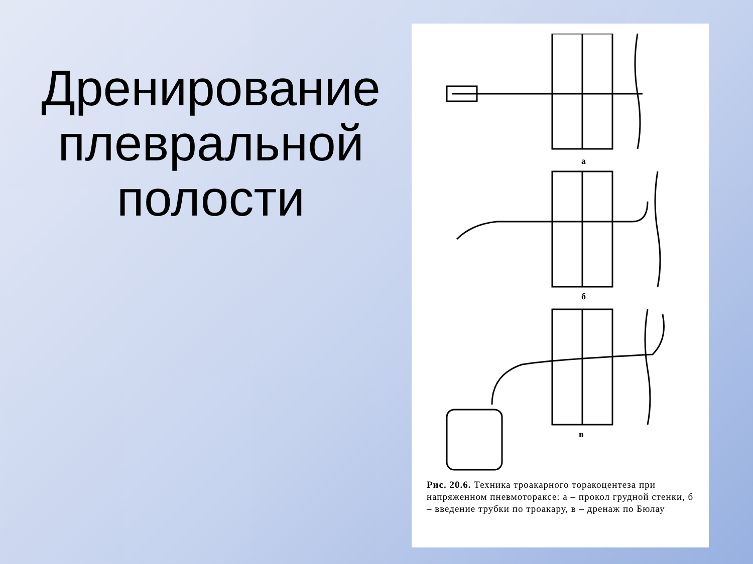Дренирование плевральной полости
а
б
в
Рис. 20.6. Техника троакарного торакоцентеза при напряженном пневмотораксе: а – прокол грудной стенки, б – введение трубки по троакару, в – дренаж по Бюлау